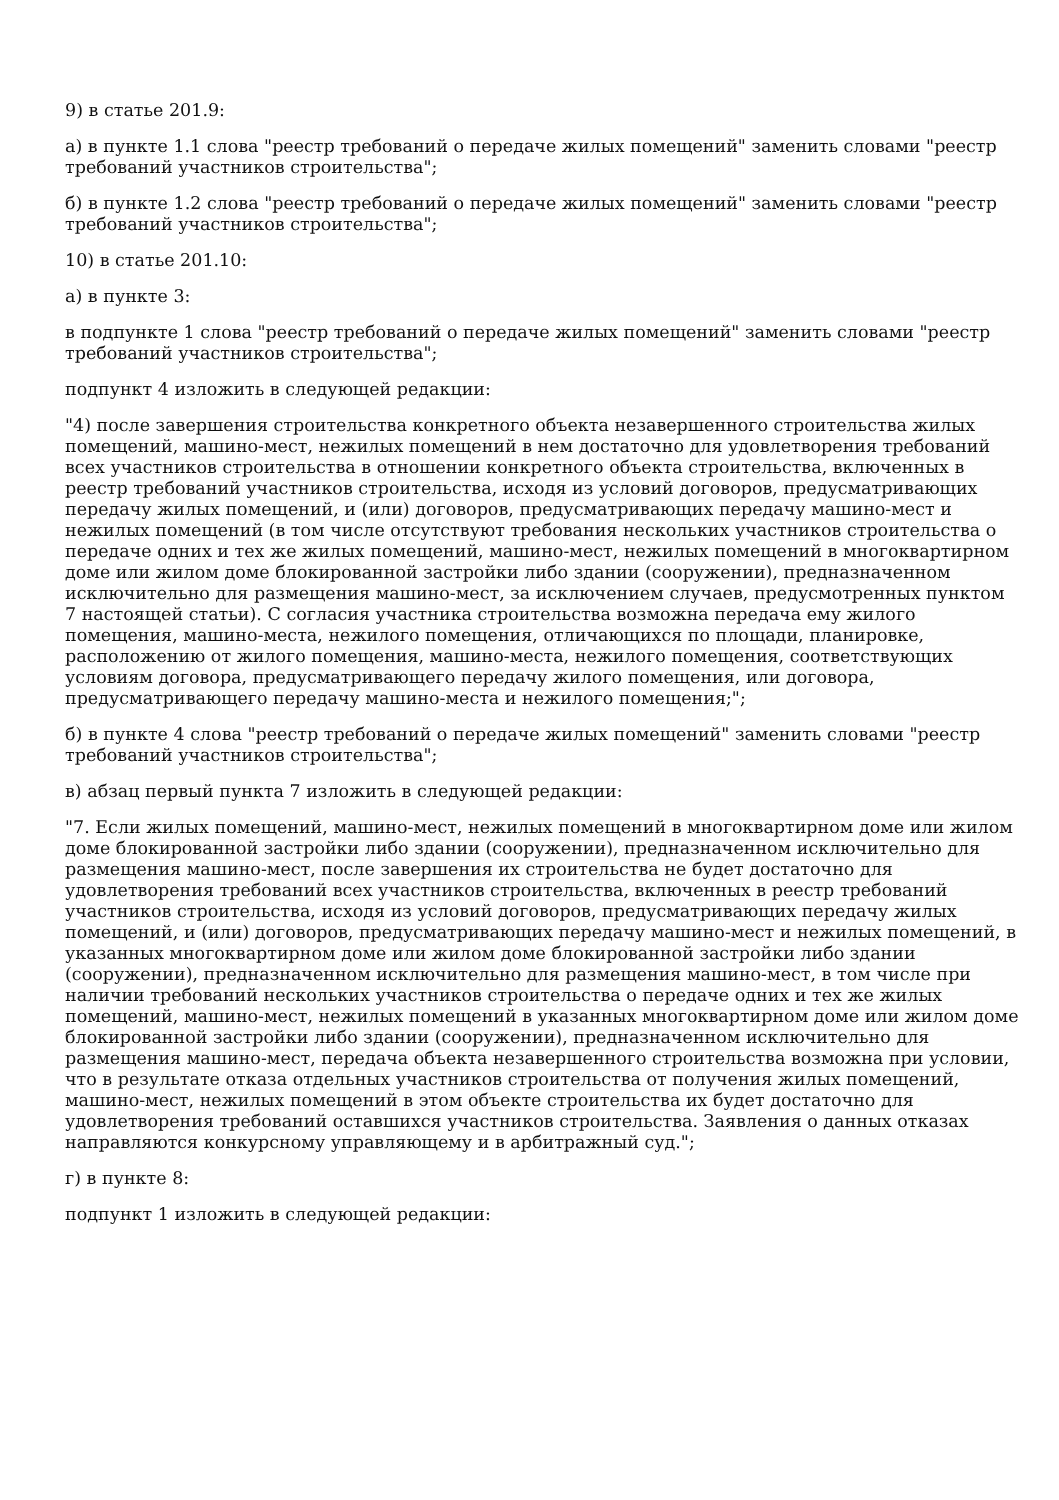9) в статье 201.9:
а) в пункте 1.1 слова "реестр требований о передаче жилых помещений" заменить словами "реестр требований участников строительства";
б) в пункте 1.2 слова "реестр требований о передаче жилых помещений" заменить словами "реестр требований участников строительства";
10) в статье 201.10:
а) в пункте 3:
в подпункте 1 слова "реестр требований о передаче жилых помещений" заменить словами "реестр требований участников строительства";
подпункт 4 изложить в следующей редакции:
"4) после завершения строительства конкретного объекта незавершенного строительства жилых помещений, машино-мест, нежилых помещений в нем достаточно для удовлетворения требований всех участников строительства в отношении конкретного объекта строительства, включенных в реестр требований участников строительства, исходя из условий договоров, предусматривающих передачу жилых помещений, и (или) договоров, предусматривающих передачу машино-мест и нежилых помещений (в том числе отсутствуют требования нескольких участников строительства о передаче одних и тех же жилых помещений, машино-мест, нежилых помещений в многоквартирном доме или жилом доме блокированной застройки либо здании (сооружении), предназначенном исключительно для размещения машино-мест, за исключением случаев, предусмотренных пунктом 7 настоящей статьи). С согласия участника строительства возможна передача ему жилого помещения, машино-места, нежилого помещения, отличающихся по площади, планировке, расположению от жилого помещения, машино-места, нежилого помещения, соответствующих условиям договора, предусматривающего передачу жилого помещения, или договора, предусматривающего передачу машино-места и нежилого помещения;";
б) в пункте 4 слова "реестр требований о передаче жилых помещений" заменить словами "реестр требований участников строительства";
в) абзац первый пункта 7 изложить в следующей редакции:
"7. Если жилых помещений, машино-мест, нежилых помещений в многоквартирном доме или жилом доме блокированной застройки либо здании (сооружении), предназначенном исключительно для размещения машино-мест, после завершения их строительства не будет достаточно для удовлетворения требований всех участников строительства, включенных в реестр требований участников строительства, исходя из условий договоров, предусматривающих передачу жилых помещений, и (или) договоров, предусматривающих передачу машино-мест и нежилых помещений, в указанных многоквартирном доме или жилом доме блокированной застройки либо здании (сооружении), предназначенном исключительно для размещения машино-мест, в том числе при наличии требований нескольких участников строительства о передаче одних и тех же жилых помещений, машино-мест, нежилых помещений в указанных многоквартирном доме или жилом доме блокированной застройки либо здании (сооружении), предназначенном исключительно для размещения машино-мест, передача объекта незавершенного строительства возможна при условии, что в результате отказа отдельных участников строительства от получения жилых помещений, машино-мест, нежилых помещений в этом объекте строительства их будет достаточно для удовлетворения требований оставшихся участников строительства. Заявления о данных отказах направляются конкурсному управляющему и в арбитражный суд.";
г) в пункте 8:
подпункт 1 изложить в следующей редакции: